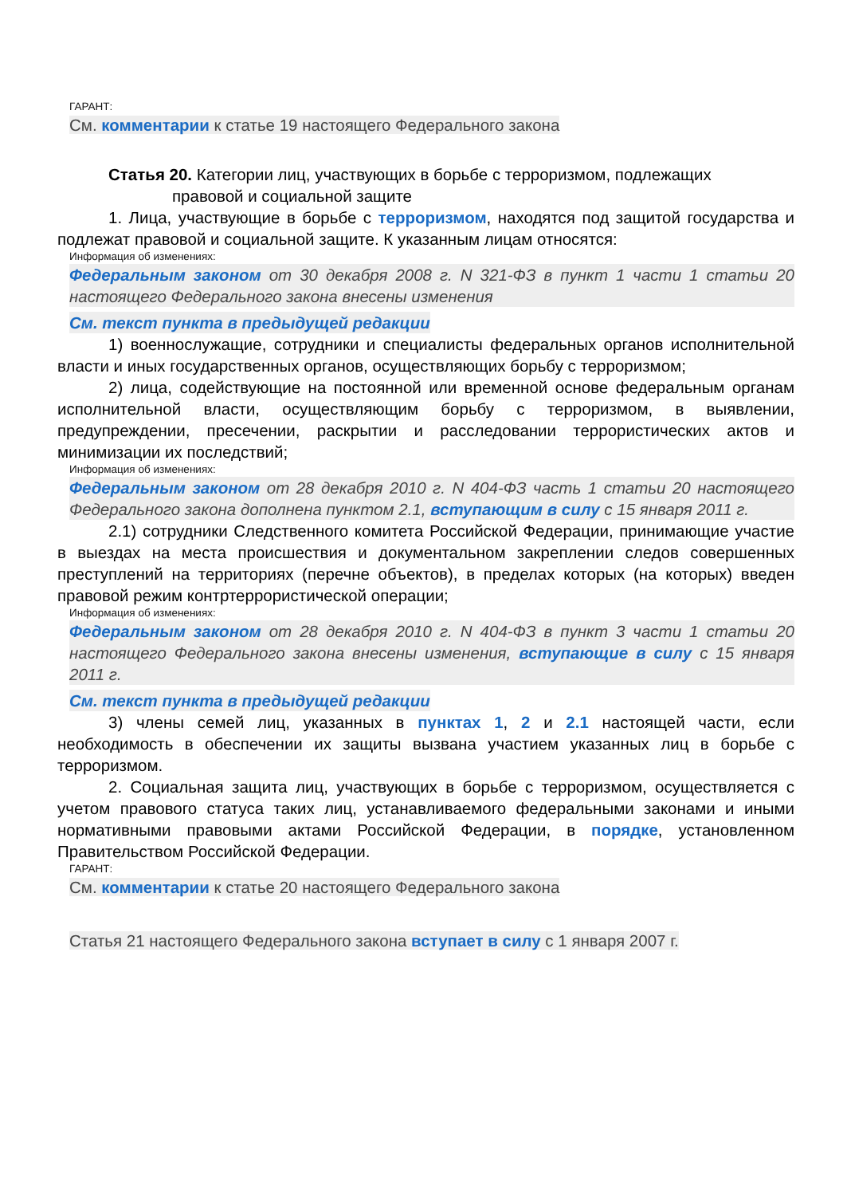ГАРАНТ:
См. комментарии к статье 19 настоящего Федерального закона
Статья 20. Категории лиц, участвующих в борьбе с терроризмом, подлежащих
правовой и социальной защите
1. Лица, участвующие в борьбе с терроризмом, находятся под защитой государства и подлежат правовой и социальной защите. К указанным лицам относятся:
Информация об изменениях:
Федеральным законом от 30 декабря 2008 г. N 321-ФЗ в пункт 1 части 1 статьи 20 настоящего Федерального закона внесены изменения
См. текст пункта в предыдущей редакции
1) военнослужащие, сотрудники и специалисты федеральных органов исполнительной власти и иных государственных органов, осуществляющих борьбу с терроризмом;
2) лица, содействующие на постоянной или временной основе федеральным органам исполнительной власти, осуществляющим борьбу с терроризмом, в выявлении, предупреждении, пресечении, раскрытии и расследовании террористических актов и минимизации их последствий;
Информация об изменениях:
Федеральным законом от 28 декабря 2010 г. N 404-ФЗ часть 1 статьи 20 настоящего Федерального закона дополнена пунктом 2.1, вступающим в силу с 15 января 2011 г.
2.1) сотрудники Следственного комитета Российской Федерации, принимающие участие в выездах на места происшествия и документальном закреплении следов совершенных преступлений на территориях (перечне объектов), в пределах которых (на которых) введен правовой режим контртеррористической операции;
Информация об изменениях:
Федеральным законом от 28 декабря 2010 г. N 404-ФЗ в пункт 3 части 1 статьи 20 настоящего Федерального закона внесены изменения, вступающие в силу с 15 января 2011 г.
См. текст пункта в предыдущей редакции
3) члены семей лиц, указанных в пунктах 1, 2 и 2.1 настоящей части, если необходимость в обеспечении их защиты вызвана участием указанных лиц в борьбе с терроризмом.
2. Социальная защита лиц, участвующих в борьбе с терроризмом, осуществляется с учетом правового статуса таких лиц, устанавливаемого федеральными законами и иными нормативными правовыми актами Российской Федерации, в порядке, установленном Правительством Российской Федерации.
ГАРАНТ:
См. комментарии к статье 20 настоящего Федерального закона
Статья 21 настоящего Федерального закона вступает в силу с 1 января 2007 г.